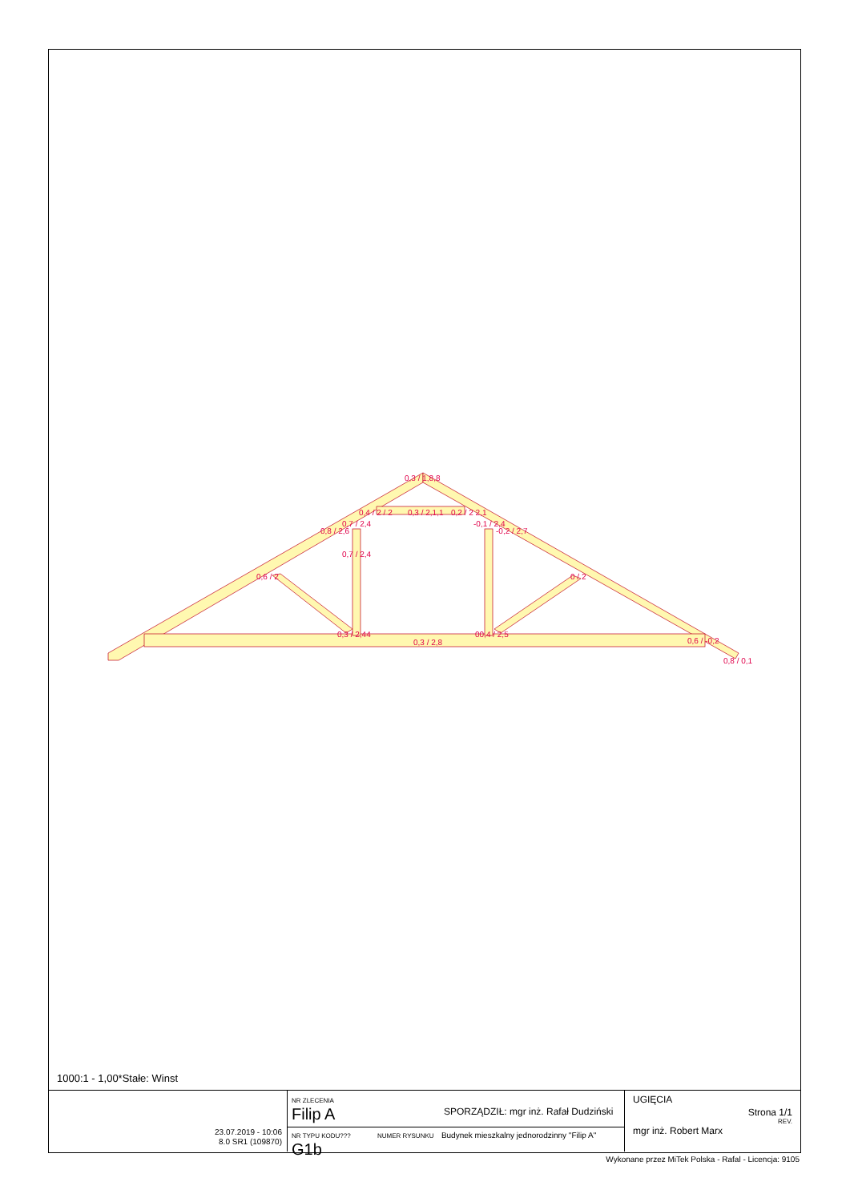0,3 / 1,8,8
0,4 / 2 / 2
0,3 / 2,1,1
0,2 / 2 2,1
0,7 / 2,4
-0,1 / 2,4
0,8 / 2,6
-0,2 / 2,7
0,7 / 2,4
0,6 / 2
0 / 2
0,3 / 2,44
00,4 / 2,5
0,3 / 2,8
0,6 / -0,2
0,8 / 0,1
1000:1 - 1,00*Stałe: Winst
23.07.2019 - 10:06
8.0 SR1 (109870)
NR ZLECENIA
Filip A
SPORZĄDZIŁ: mgr inż. Rafał Dudziński
NR TYPU KODU??? NUMER RYSUNKU Budynek mieszkalny jednorodzinny "Filip A"
G1b
UGIĘCIA
Strona 1/1
REV.
mgr inż. Robert Marx
Wykonane przez MiTek Polska - Rafal - Licencja: 9105